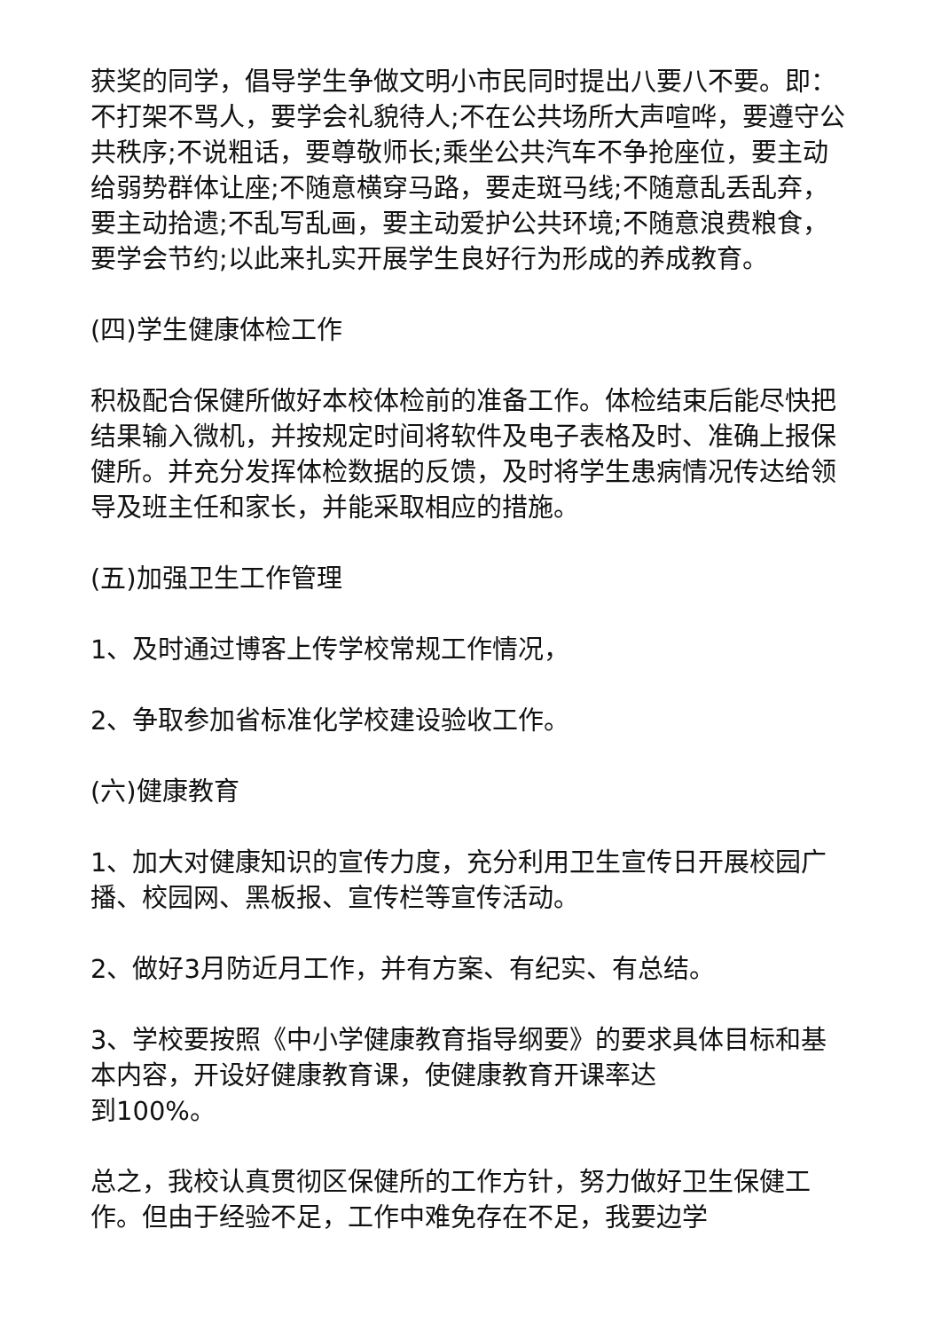获奖的同学，倡导学生争做文明小市民同时提出八要八不要。即：不打架不骂人，要学会礼貌待人;不在公共场所大声喧哗，要遵守公共秩序;不说粗话，要尊敬师长;乘坐公共汽车不争抢座位，要主动给弱势群体让座;不随意横穿马路，要走斑马线;不随意乱丢乱弃，要主动拾遗;不乱写乱画，要主动爱护公共环境;不随意浪费粮食，要学会节约;以此来扎实开展学生良好行为形成的养成教育。
(四)学生健康体检工作
积极配合保健所做好本校体检前的准备工作。体检结束后能尽快把结果输入微机，并按规定时间将软件及电子表格及时、准确上报保健所。并充分发挥体检数据的反馈，及时将学生患病情况传达给领导及班主任和家长，并能采取相应的措施。
(五)加强卫生工作管理
1、及时通过博客上传学校常规工作情况，
2、争取参加省标准化学校建设验收工作。
(六)健康教育
1、加大对健康知识的宣传力度，充分利用卫生宣传日开展校园广播、校园网、黑板报、宣传栏等宣传活动。
2、做好3月防近月工作，并有方案、有纪实、有总结。
3、学校要按照《中小学健康教育指导纲要》的要求具体目标和基本内容，开设好健康教育课，使健康教育开课率达
到100%。
总之，我校认真贯彻区保健所的工作方针，努力做好卫生保健工作。但由于经验不足，工作中难免存在不足，我要边学